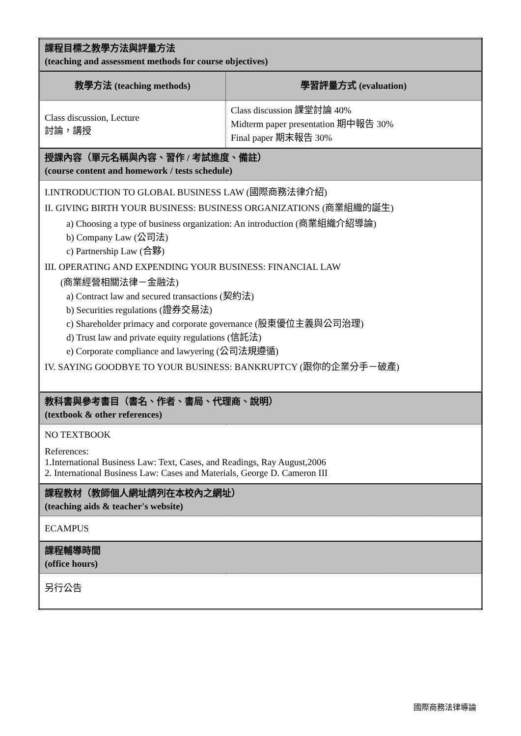| 課程目標之教學方法與評量方法 (teaching and assessment methods for course objectives) | |
| 教學方法 (teaching methods) | 學習評量方式 (evaluation) |
| Class discussion, Lecture 討論，講授 | Class discussion 課堂討論 40% Midterm paper presentation 期中報告 30% Final paper 期末報告 30% |
| 授課內容（單元名稱與內容、習作 / 考試進度、備註） (course content and homework / tests schedule) | |
| I.INTRODUCTION TO GLOBAL BUSINESS LAW (國際商務法律介紹) II. GIVING BIRTH YOUR BUSINESS: BUSINESS ORGANIZATIONS (商業組織的誕生) a) Choosing a type of business organization: An introduction (商業組織介紹導論) b) Company Law (公司法) c) Partnership Law (合夥) III. OPERATING AND EXPENDING YOUR BUSINESS: FINANCIAL LAW (商業經營相關法律－金融法) a) Contract law and secured transactions (契約法) b) Securities regulations (證券交易法) c) Shareholder primacy and corporate governance (股東優位主義與公司治理) d) Trust law and private equity regulations (信託法) e) Corporate compliance and lawyering (公司法規遵循) IV. SAYING GOODBYE TO YOUR BUSINESS: BANKRUPTCY (跟你的企業分手－破產) | |
| 教科書與參考書目（書名、作者、書局、代理商、說明） (textbook & other references) | |
| NO TEXTBOOK References: 1.International Business Law: Text, Cases, and Readings, Ray August,2006 2. International Business Law: Cases and Materials, George D. Cameron III | |
| 課程教材（教師個人網址請列在本校內之網址） (teaching aids & teacher's website) | |
| ECAMPUS | |
| 課程輔導時間 (office hours) | |
| 另行公告 | |
國際商務法律導論